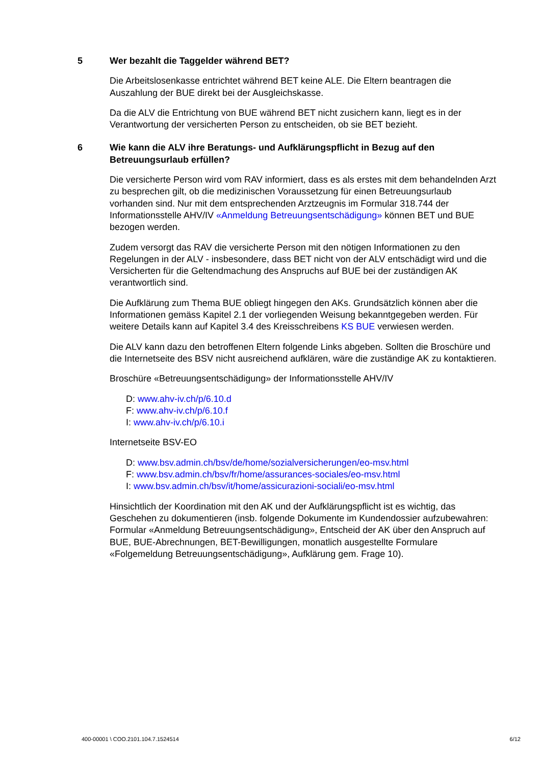5 Wer bezahlt die Taggelder während BET?
Die Arbeitslosenkasse entrichtet während BET keine ALE. Die Eltern beantragen die Auszahlung der BUE direkt bei der Ausgleichskasse.
Da die ALV die Entrichtung von BUE während BET nicht zusichern kann, liegt es in der Verantwortung der versicherten Person zu entscheiden, ob sie BET bezieht.
6 Wie kann die ALV ihre Beratungs- und Aufklärungspflicht in Bezug auf den Betreuungsurlaub erfüllen?
Die versicherte Person wird vom RAV informiert, dass es als erstes mit dem behandelnden Arzt zu besprechen gilt, ob die medizinischen Voraussetzung für einen Betreuungsurlaub vorhanden sind. Nur mit dem entsprechenden Arztzeugnis im Formular 318.744 der Informationsstelle AHV/IV «Anmeldung Betreuungsentschädigung» können BET und BUE bezogen werden.
Zudem versorgt das RAV die versicherte Person mit den nötigen Informationen zu den Regelungen in der ALV - insbesondere, dass BET nicht von der ALV entschädigt wird und die Versicherten für die Geltendmachung des Anspruchs auf BUE bei der zuständigen AK verantwortlich sind.
Die Aufklärung zum Thema BUE obliegt hingegen den AKs. Grundsätzlich können aber die Informationen gemäss Kapitel 2.1 der vorliegenden Weisung bekanntgegeben werden. Für weitere Details kann auf Kapitel 3.4 des Kreisschreibens KS BUE verwiesen werden.
Die ALV kann dazu den betroffenen Eltern folgende Links abgeben. Sollten die Broschüre und die Internetseite des BSV nicht ausreichend aufklären, wäre die zuständige AK zu kontaktieren.
Broschüre «Betreuungsentschädigung» der Informationsstelle AHV/IV
D: www.ahv-iv.ch/p/6.10.d
F: www.ahv-iv.ch/p/6.10.f
I: www.ahv-iv.ch/p/6.10.i
Internetseite BSV-EO
D: www.bsv.admin.ch/bsv/de/home/sozialversicherungen/eo-msv.html
F: www.bsv.admin.ch/bsv/fr/home/assurances-sociales/eo-msv.html
I: www.bsv.admin.ch/bsv/it/home/assicurazioni-sociali/eo-msv.html
Hinsichtlich der Koordination mit den AK und der Aufklärungspflicht ist es wichtig, das Geschehen zu dokumentieren (insb. folgende Dokumente im Kundendossier aufzubewahren: Formular «Anmeldung Betreuungsentschädigung», Entscheid der AK über den Anspruch auf BUE, BUE-Abrechnungen, BET-Bewilligungen, monatlich ausgestellte Formulare «Folgemeldung Betreuungsentschädigung», Aufklärung gem. Frage 10).
400-00001 \ COO.2101.104.7.1524514 6/12